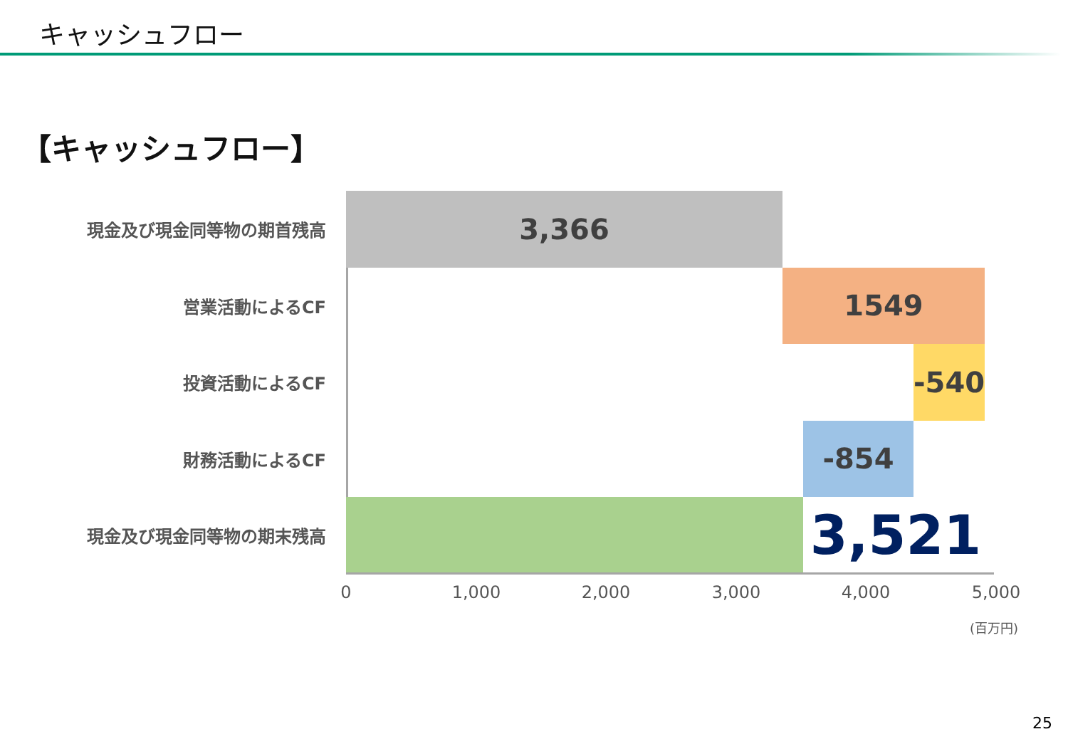キャッシュフロー
【キャッシュフロー】
現金及び現金同等物の期首残高
3,366
営業活動によるCF
1549
投資活動によるCF
-540
財務活動によるCF
-854
現金及び現金同等物の期末残高
3,521
0 1,000 2,000 3,000 4,000 5,000
(百万円)
25